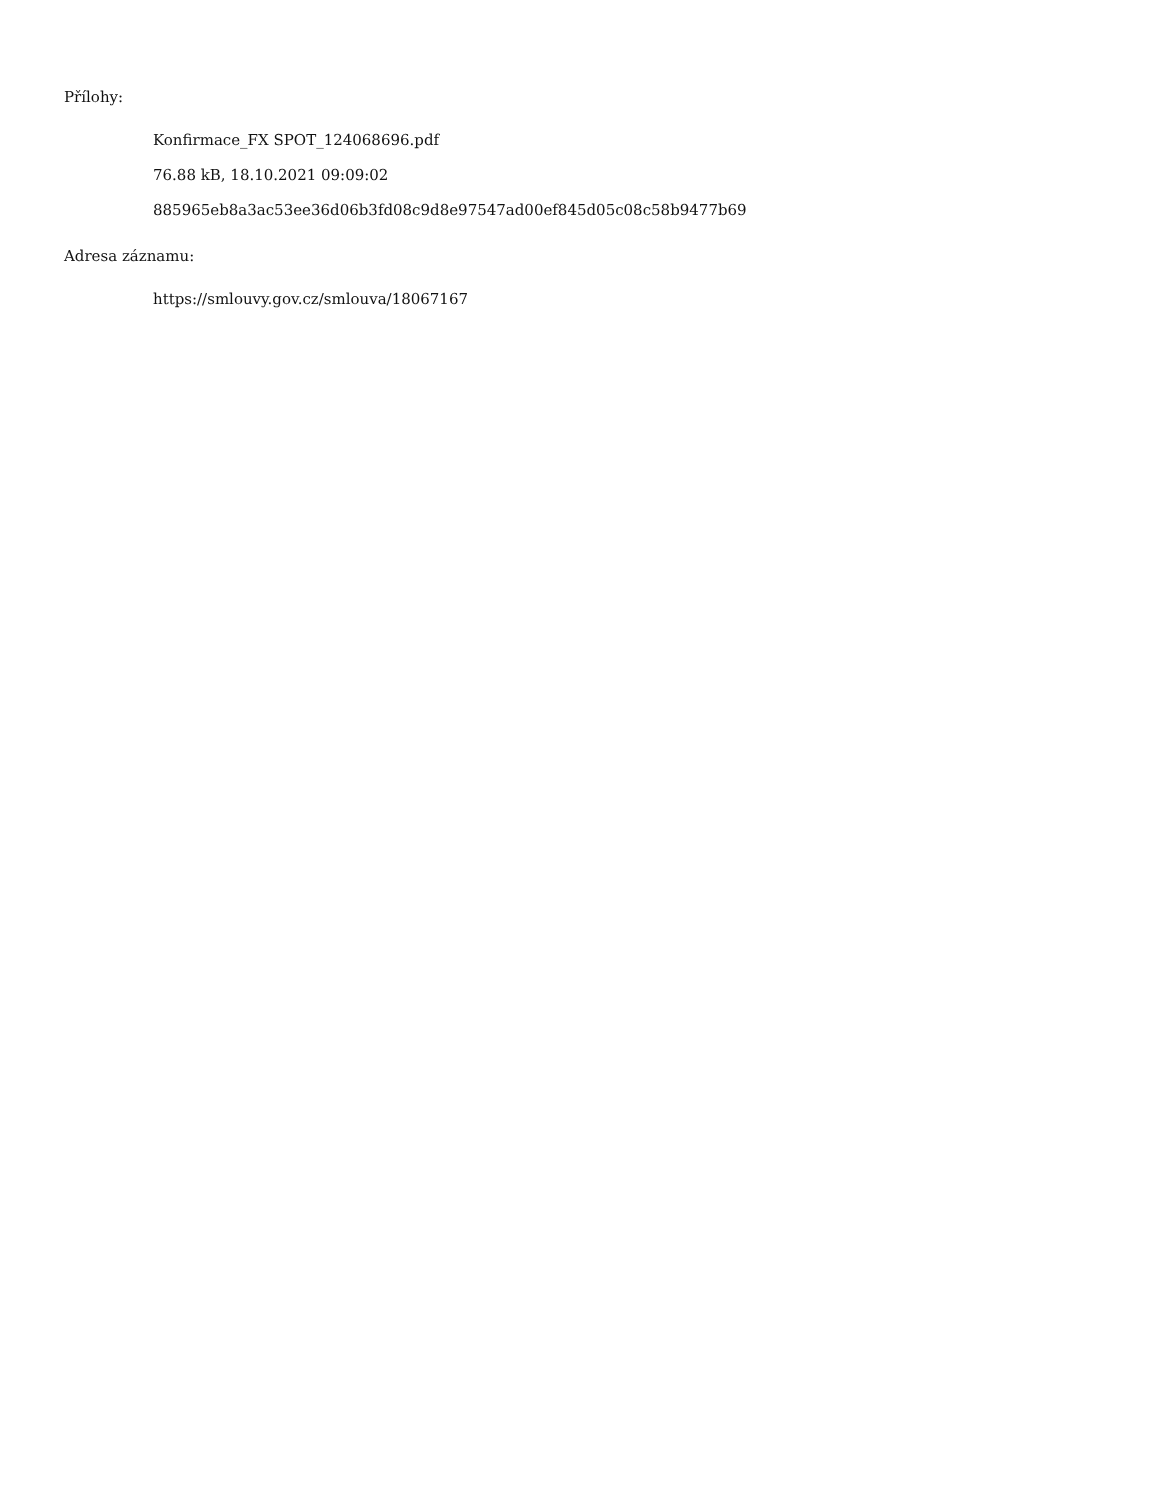Přílohy:
Konfirmace_FX SPOT_124068696.pdf
76.88 kB, 18.10.2021 09:09:02
885965eb8a3ac53ee36d06b3fd08c9d8e97547ad00ef845d05c08c58b9477b69
Adresa záznamu:
https://smlouvy.gov.cz/smlouva/18067167